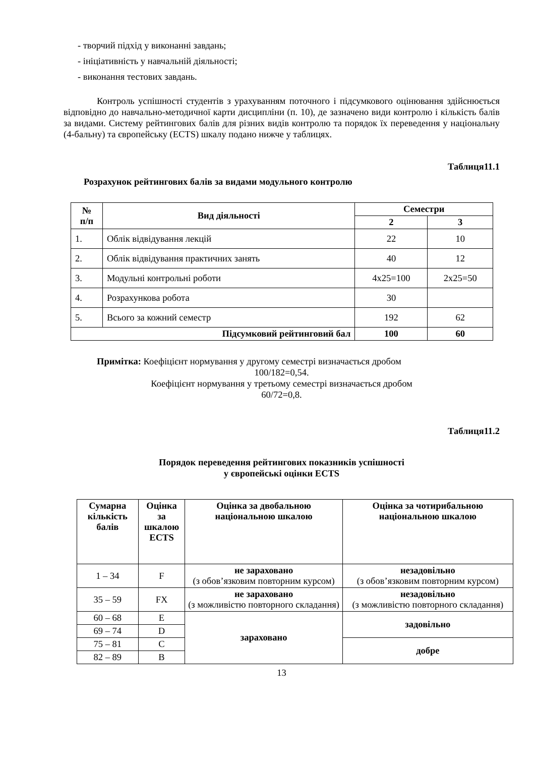- творчий підхід у виконанні завдань;
- ініціативність у навчальній діяльності;
- виконання тестових завдань.
Контроль успішності студентів з урахуванням поточного і підсумкового оцінювання здійснюється відповідно до навчально-методичної карти дисципліни (п. 10), де зазначено види контролю і кількість балів за видами. Систему рейтингових балів для різних видів контролю та порядок їх переведення у національну (4-бальну) та європейську (ECTS) шкалу подано нижче у таблицях.
Таблиця11.1
Розрахунок рейтингових балів за видами модульного контролю
| № п/п | Вид діяльності | Семестри | |
| --- | --- | --- | --- |
| | | 2 | 3 |
| 1. | Облік відвідування лекцій | 22 | 10 |
| 2. | Облік відвідування практичних занять | 40 | 12 |
| 3. | Модульні контрольні роботи | 4x25=100 | 2x25=50 |
| 4. | Розрахункова робота | 30 | |
| 5. | Всього за кожний семестр | 192 | 62 |
| Підсумковий рейтинговий бал | | 100 | 60 |
Примітка: Коефіцієнт нормування у другому семестрі визначається дробом
100/182=0,54.
Коефіцієнт нормування у третьому семестрі визначається дробом
60/72=0,8.
Таблиця11.2
Порядок переведення рейтингових показників успішності
у європейські оцінки ECTS
| Сумарна кількість балів | Оцінка за шкалою ECTS | Оцінка за двобальною національною шкалою | Оцінка за чотирибальною національною шкалою |
| --- | --- | --- | --- |
| 1 – 34 | F | не зараховано (з обов’язковим повторним курсом) | незадовільно (з обов’язковим повторним курсом) |
| 35 – 59 | FX | не зараховано (з можливістю повторного складання) | незадовільно (з можливістю повторного складання) |
| 60 – 68 | E | зараховано | задовільно |
| 69 – 74 | D | | |
| 75 – 81 | C | | добре |
| 82 – 89 | B | | |
13